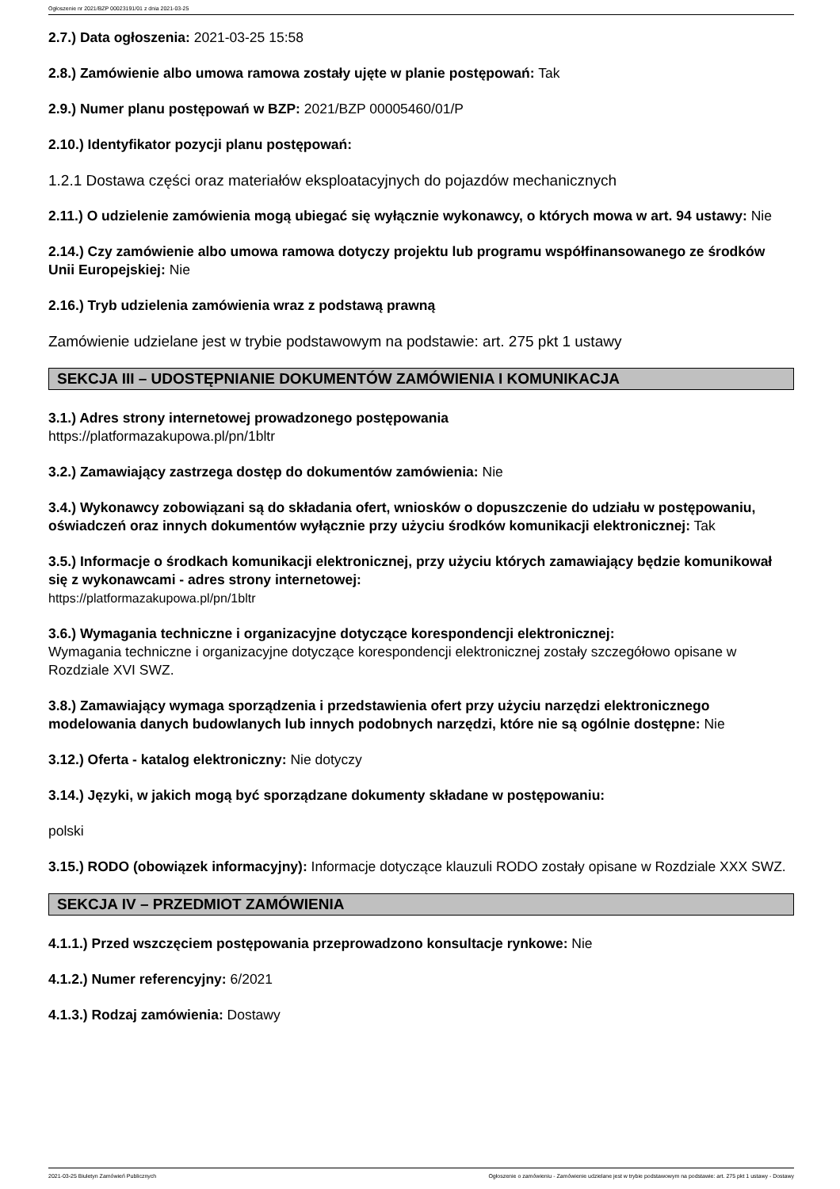Ogłoszenie nr 2021/BZP 00023191/01 z dnia 2021-03-25
2.7.) Data ogłoszenia: 2021-03-25 15:58
2.8.) Zamówienie albo umowa ramowa zostały ujęte w planie postępowań: Tak
2.9.) Numer planu postępowań w BZP: 2021/BZP 00005460/01/P
2.10.) Identyfikator pozycji planu postępowań:
1.2.1 Dostawa części oraz materiałów eksploatacyjnych do pojazdów mechanicznych
2.11.) O udzielenie zamówienia mogą ubiegać się wyłącznie wykonawcy, o których mowa w art. 94 ustawy: Nie
2.14.) Czy zamówienie albo umowa ramowa dotyczy projektu lub programu współfinansowanego ze środków Unii Europejskiej: Nie
2.16.) Tryb udzielenia zamówienia wraz z podstawą prawną
Zamówienie udzielane jest w trybie podstawowym na podstawie: art. 275 pkt 1 ustawy
SEKCJA III – UDOSTĘPNIANIE DOKUMENTÓW ZAMÓWIENIA I KOMUNIKACJA
3.1.) Adres strony internetowej prowadzonego postępowania
https://platformazakupowa.pl/pn/1bltr
3.2.) Zamawiający zastrzega dostęp do dokumentów zamówienia: Nie
3.4.) Wykonawcy zobowiązani są do składania ofert, wniosków o dopuszczenie do udziału w postępowaniu, oświadczeń oraz innych dokumentów wyłącznie przy użyciu środków komunikacji elektronicznej: Tak
3.5.) Informacje o środkach komunikacji elektronicznej, przy użyciu których zamawiający będzie komunikował się z wykonawcami - adres strony internetowej:
https://platformazakupowa.pl/pn/1bltr
3.6.) Wymagania techniczne i organizacyjne dotyczące korespondencji elektronicznej:
Wymagania techniczne i organizacyjne dotyczące korespondencji elektronicznej zostały szczegółowo opisane w Rozdziale XVI SWZ.
3.8.) Zamawiający wymaga sporządzenia i przedstawienia ofert przy użyciu narzędzi elektronicznego modelowania danych budowlanych lub innych podobnych narzędzi, które nie są ogólnie dostępne: Nie
3.12.) Oferta - katalog elektroniczny: Nie dotyczy
3.14.) Języki, w jakich mogą być sporządzane dokumenty składane w postępowaniu:
polski
3.15.) RODO (obowiązek informacyjny): Informacje dotyczące klauzuli RODO zostały opisane w Rozdziale XXX SWZ.
SEKCJA IV – PRZEDMIOT ZAMÓWIENIA
4.1.1.) Przed wszczęciem postępowania przeprowadzono konsultacje rynkowe: Nie
4.1.2.) Numer referencyjny: 6/2021
4.1.3.) Rodzaj zamówienia: Dostawy
2021-03-25 Biuletyn Zamówień Publicznych Ogłoszenie o zamówieniu - Zamówienie udzielane jest w trybie podstawowym na podstawie: art. 275 pkt 1 ustawy - Dostawy